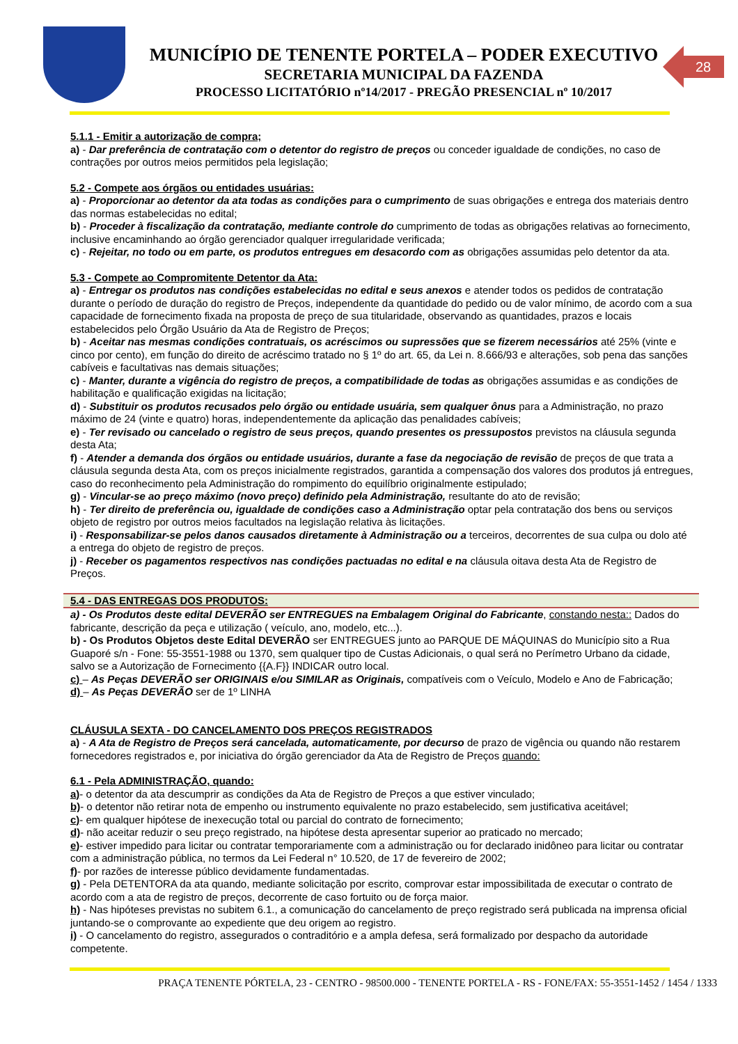MUNICÍPIO DE TENENTE PORTELA – PODER EXECUTIVO
SECRETARIA MUNICIPAL DA FAZENDA
PROCESSO LICITATÓRIO nº14/2017 - PREGÃO PRESENCIAL nº 10/2017
28
5.1.1 - Emitir a autorização de compra;
a) - Dar preferência de contratação com o detentor do registro de preços ou conceder igualdade de condições, no caso de contrações por outros meios permitidos pela legislação;
5.2 - Compete aos órgãos ou entidades usuárias:
a) - Proporcionar ao detentor da ata todas as condições para o cumprimento de suas obrigações e entrega dos materiais dentro das normas estabelecidas no edital;
b) - Proceder à fiscalização da contratação, mediante controle do cumprimento de todas as obrigações relativas ao fornecimento, inclusive encaminhando ao órgão gerenciador qualquer irregularidade verificada;
c) - Rejeitar, no todo ou em parte, os produtos entregues em desacordo com as obrigações assumidas pelo detentor da ata.
5.3 - Compete ao Compromitente Detentor da Ata:
a) - Entregar os produtos nas condições estabelecidas no edital e seus anexos e atender todos os pedidos de contratação durante o período de duração do registro de Preços, independente da quantidade do pedido ou de valor mínimo, de acordo com a sua capacidade de fornecimento fixada na proposta de preço de sua titularidade, observando as quantidades, prazos e locais estabelecidos pelo Órgão Usuário da Ata de Registro de Preços;
b) - Aceitar nas mesmas condições contratuais, os acréscimos ou supressões que se fizerem necessários até 25% (vinte e cinco por cento), em função do direito de acréscimo tratado no § 1º do art. 65, da Lei n. 8.666/93 e alterações, sob pena das sanções cabíveis e facultativas nas demais situações;
c) - Manter, durante a vigência do registro de preços, a compatibilidade de todas as obrigações assumidas e as condições de habilitação e qualificação exigidas na licitação;
d) - Substituir os produtos recusados pelo órgão ou entidade usuária, sem qualquer ônus para a Administração, no prazo máximo de 24 (vinte e quatro) horas, independentemente da aplicação das penalidades cabíveis;
e) - Ter revisado ou cancelado o registro de seus preços, quando presentes os pressupostos previstos na cláusula segunda desta Ata;
f) - Atender a demanda dos órgãos ou entidade usuários, durante a fase da negociação de revisão de preços de que trata a cláusula segunda desta Ata, com os preços inicialmente registrados, garantida a compensação dos valores dos produtos já entregues, caso do reconhecimento pela Administração do rompimento do equilíbrio originalmente estipulado;
g) - Vincular-se ao preço máximo (novo preço) definido pela Administração, resultante do ato de revisão;
h) - Ter direito de preferência ou, igualdade de condições caso a Administração optar pela contratação dos bens ou serviços objeto de registro por outros meios facultados na legislação relativa às licitações.
i) - Responsabilizar-se pelos danos causados diretamente à Administração ou a terceiros, decorrentes de sua culpa ou dolo até a entrega do objeto de registro de preços.
j) - Receber os pagamentos respectivos nas condições pactuadas no edital e na cláusula oitava desta Ata de Registro de Preços.
5.4 - DAS ENTREGAS DOS PRODUTOS:
a) - Os Produtos deste edital DEVERÃO ser ENTREGUES na Embalagem Original do Fabricante, constando nesta:: Dados do fabricante, descrição da peça e utilização ( veículo, ano, modelo, etc...).
b) - Os Produtos Objetos deste Edital DEVERÃO ser ENTREGUES junto ao PARQUE DE MÁQUINAS do Município sito a Rua Guaporé s/n - Fone: 55-3551-1988 ou 1370, sem qualquer tipo de Custas Adicionais, o qual será no Perímetro Urbano da cidade, salvo se a Autorização de Fornecimento {{A.F}} INDICAR outro local.
c) – As Peças DEVERÃO ser ORIGINAIS e/ou SIMILAR as Originais, compatíveis com o Veículo, Modelo e Ano de Fabricação;
d) – As Peças DEVERÃO ser de 1º LINHA
CLÁUSULA SEXTA - DO CANCELAMENTO DOS PREÇOS REGISTRADOS
a) - A Ata de Registro de Preços será cancelada, automaticamente, por decurso de prazo de vigência ou quando não restarem fornecedores registrados e, por iniciativa do órgão gerenciador da Ata de Registro de Preços quando:
6.1 - Pela ADMINISTRAÇÃO, quando:
a)- o detentor da ata descumprir as condições da Ata de Registro de Preços a que estiver vinculado;
b)- o detentor não retirar nota de empenho ou instrumento equivalente no prazo estabelecido, sem justificativa aceitável;
c)- em qualquer hipótese de inexecução total ou parcial do contrato de fornecimento;
d)- não aceitar reduzir o seu preço registrado, na hipótese desta apresentar superior ao praticado no mercado;
e)- estiver impedido para licitar ou contratar temporariamente com a administração ou for declarado inidôneo para licitar ou contratar com a administração pública, no termos da Lei Federal n° 10.520, de 17 de fevereiro de 2002;
f)- por razões de interesse público devidamente fundamentadas.
g) - Pela DETENTORA da ata quando, mediante solicitação por escrito, comprovar estar impossibilitada de executar o contrato de acordo com a ata de registro de preços, decorrente de caso fortuito ou de força maior.
h) - Nas hipóteses previstas no subitem 6.1., a comunicação do cancelamento de preço registrado será publicada na imprensa oficial juntando-se o comprovante ao expediente que deu origem ao registro.
i) - O cancelamento do registro, assegurados o contraditório e a ampla defesa, será formalizado por despacho da autoridade competente.
PRAÇA TENENTE PÓRTELA, 23 - CENTRO - 98500.000 - TENENTE PORTELA - RS - FONE/FAX: 55-3551-1452 / 1454 / 1333